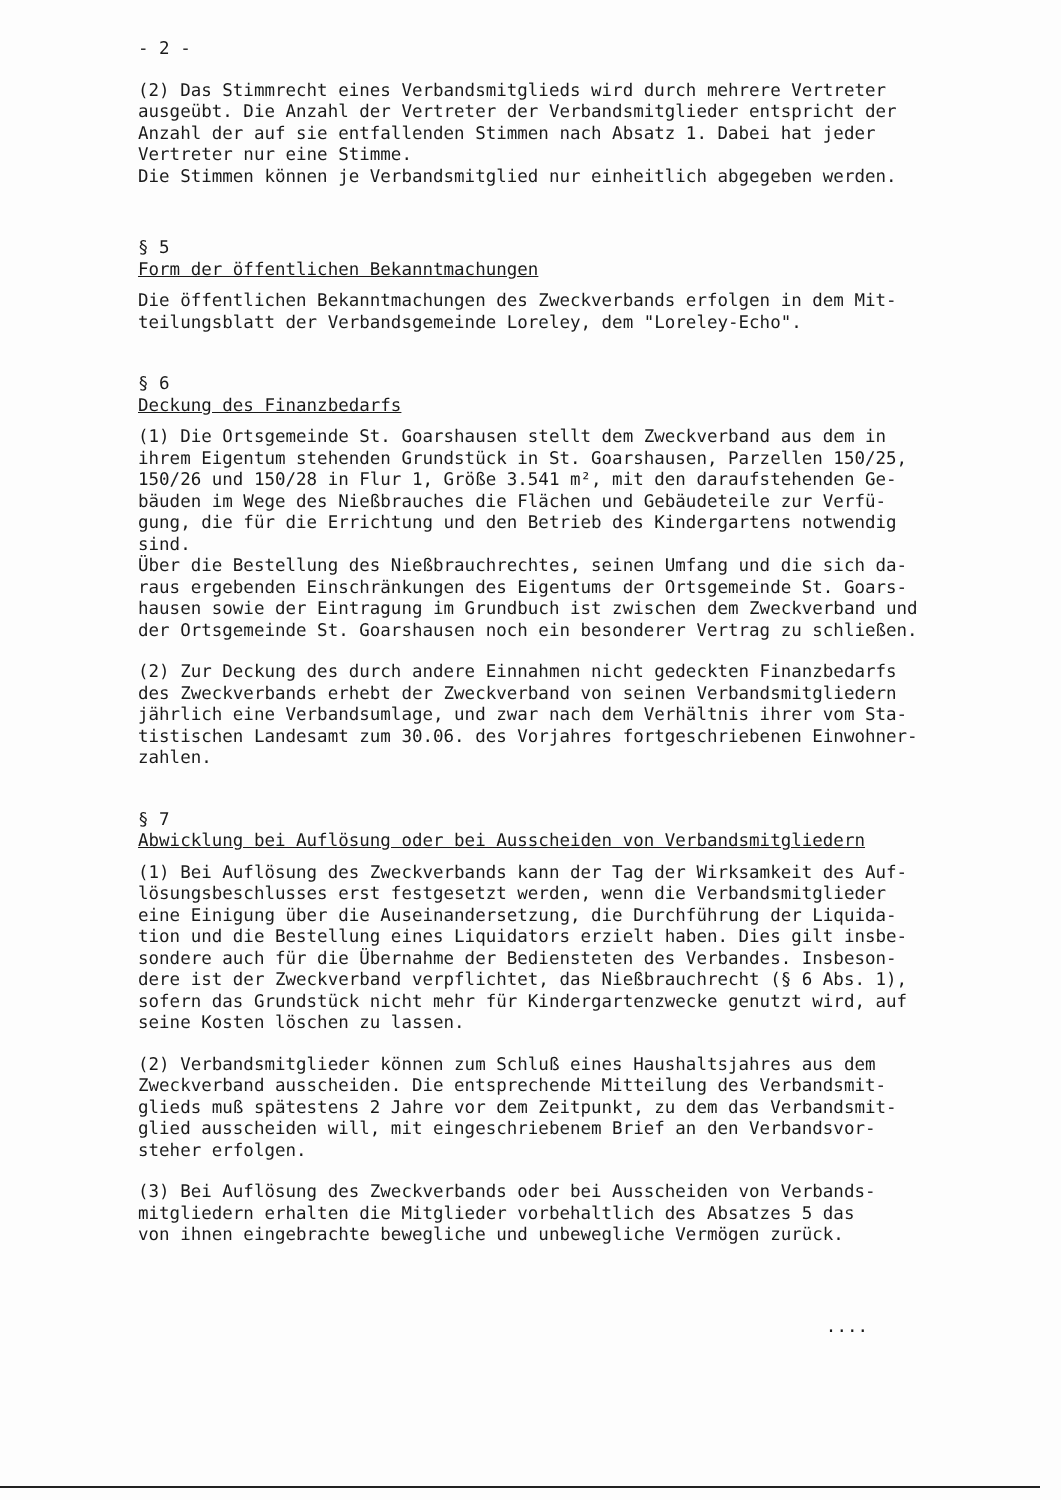- 2 -
(2) Das Stimmrecht eines Verbandsmitglieds wird durch mehrere Vertreter
ausgeübt. Die Anzahl der Vertreter der Verbandsmitglieder entspricht der
Anzahl der auf sie entfallenden Stimmen nach Absatz 1. Dabei hat jeder
Vertreter nur eine Stimme.
Die Stimmen können je Verbandsmitglied nur einheitlich abgegeben werden.
§ 5
Form der öffentlichen Bekanntmachungen
Die öffentlichen Bekanntmachungen des Zweckverbands erfolgen in dem Mit-
teilungsblatt der Verbandsgemeinde Loreley, dem "Loreley-Echo".
§ 6
Deckung des Finanzbedarfs
(1) Die Ortsgemeinde St. Goarshausen stellt dem Zweckverband aus dem in
ihrem Eigentum stehenden Grundstück in St. Goarshausen, Parzellen 150/25,
150/26 und 150/28 in Flur 1, Größe 3.541 m², mit den daraufstehenden Ge-
bäuden im Wege des Nießbrauches die Flächen und Gebäudeteile zur Verfü-
gung, die für die Errichtung und den Betrieb des Kindergartens notwendig
sind.
Über die Bestellung des Nießbrauchrechtes, seinen Umfang und die sich da-
raus ergebenden Einschränkungen des Eigentums der Ortsgemeinde St. Goars-
hausen sowie der Eintragung im Grundbuch ist zwischen dem Zweckverband und
der Ortsgemeinde St. Goarshausen noch ein besonderer Vertrag zu schließen.
(2) Zur Deckung des durch andere Einnahmen nicht gedeckten Finanzbedarfs
des Zweckverbands erhebt der Zweckverband von seinen Verbandsmitgliedern
jährlich eine Verbandsumlage, und zwar nach dem Verhältnis ihrer vom Sta-
tistischen Landesamt zum 30.06. des Vorjahres fortgeschriebenen Einwohner-
zahlen.
§ 7
Abwicklung bei Auflösung oder bei Ausscheiden von Verbandsmitgliedern
(1) Bei Auflösung des Zweckverbands kann der Tag der Wirksamkeit des Auf-
lösungsbeschlusses erst festgesetzt werden, wenn die Verbandsmitglieder
eine Einigung über die Auseinandersetzung, die Durchführung der Liquida-
tion und die Bestellung eines Liquidators erzielt haben. Dies gilt insbe-
sondere auch für die Übernahme der Bediensteten des Verbandes. Insbeson-
dere ist der Zweckverband verpflichtet, das Nießbrauchrecht (§ 6 Abs. 1),
sofern das Grundstück nicht mehr für Kindergartenzwecke genutzt wird, auf
seine Kosten löschen zu lassen.
(2) Verbandsmitglieder können zum Schluß eines Haushaltsjahres aus dem
Zweckverband ausscheiden. Die entsprechende Mitteilung des Verbandsmit-
glieds muß spätestens 2 Jahre vor dem Zeitpunkt, zu dem das Verbandsmit-
glied ausscheiden will, mit eingeschriebenem Brief an den Verbandsvor-
steher erfolgen.
(3) Bei Auflösung des Zweckverbands oder bei Ausscheiden von Verbands-
mitgliedern erhalten die Mitglieder vorbehaltlich des Absatzes 5 das
von ihnen eingebrachte bewegliche und unbewegliche Vermögen zurück.
....